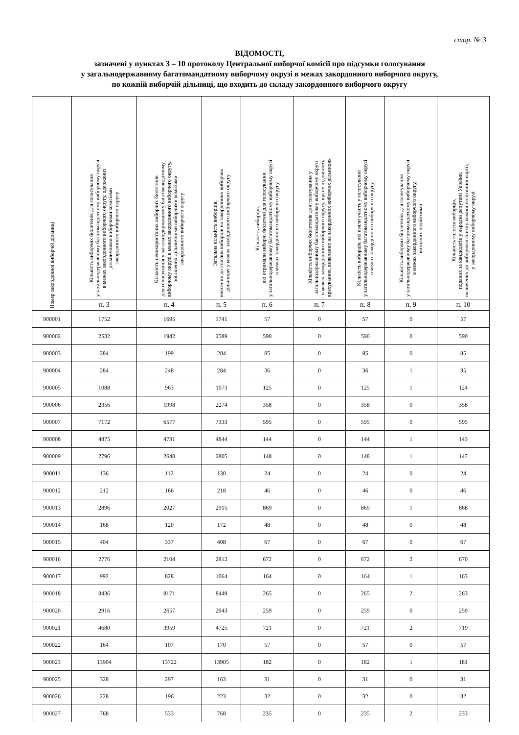стор. № 3
ВІДОМОСТІ,
зазначені у пунктах 3 – 10 протоколу Центральної виборчої комісії про підсумки голосування
у загальнодержавному багатомандатному виборчому окрузі в межах закордонного виборчого округу,
по кожній виборчій дільниці, що входить до складу закордонного виборчого округу
| Номер закордонної виборчої дільниці | Кількість виборчих бюлетенів для голосування у загальнодержавному багатомандатному виборчому окрузі в межах закордонного виборчого округу, одержаних дільничними виборчими комісіями закордонного виборчого округу | Кількість невикористаних виборчих бюлетенів для голосування у загальнодержавному багатомандатному виборчому окрузі в межах закордонного виборчого округу, погашених дільничними виборчими комісіями закордонного виборчого округу | Загальна кількість виборців, внесених до списків виборців на закордонних виборчих дільницях у межах закордонного виборчого округу | Кількість виборців, які отримали виборчі бюлетені для голосування у загальнодержавному багатомандатному виборчому окрузі в межах закордонного виборчого округу | Кількість виборчих бюлетенів для голосування у загальнодержавному багатомандатному виборчому окрузі в межах закордонного виборчого округу, що не підлягають врахуванню, виявлених на закордонних виборчих дільницях | Кількість виборців, які взяли участь у голосуванні у загальнодержавному багатомандатному виборчому окрузі в межах закордонного виборчого округу | Кількість виборчих бюлетенів для голосування у загальнодержавному багатомандатному виборчому окрузі в межах закордонного виборчого округу, визнаних недійсними | Кількість голосів виборців, поданих за кандидатів у народні депутати України, включених до виборчого списку кожної політичної партії, у закордонному виборчому окрузі |
| --- | --- | --- | --- | --- | --- | --- | --- | --- |
| | п. 3 | п. 4 | п. 5 | п. 6 | п. 7 | п. 8 | п. 9 | п. 10 |
| 900001 | 1752 | 1695 | 1741 | 57 | 0 | 57 | 0 | 57 |
| 900002 | 2532 | 1942 | 2589 | 590 | 0 | 590 | 0 | 590 |
| 900003 | 284 | 199 | 284 | 85 | 0 | 85 | 0 | 85 |
| 900004 | 284 | 248 | 284 | 36 | 0 | 36 | 1 | 35 |
| 900005 | 1088 | 963 | 1073 | 125 | 0 | 125 | 1 | 124 |
| 900006 | 2356 | 1998 | 2274 | 358 | 0 | 358 | 0 | 358 |
| 900007 | 7172 | 6577 | 7333 | 595 | 0 | 595 | 0 | 595 |
| 900008 | 4875 | 4731 | 4844 | 144 | 0 | 144 | 1 | 143 |
| 900009 | 2796 | 2648 | 2805 | 148 | 0 | 148 | 1 | 147 |
| 900011 | 136 | 112 | 130 | 24 | 0 | 24 | 0 | 24 |
| 900012 | 212 | 166 | 218 | 46 | 0 | 46 | 0 | 46 |
| 900013 | 2896 | 2027 | 2915 | 869 | 0 | 869 | 1 | 868 |
| 900014 | 168 | 120 | 172 | 48 | 0 | 48 | 0 | 48 |
| 900015 | 404 | 337 | 408 | 67 | 0 | 67 | 0 | 67 |
| 900016 | 2776 | 2104 | 2812 | 672 | 0 | 672 | 2 | 670 |
| 900017 | 992 | 828 | 1064 | 164 | 0 | 164 | 1 | 163 |
| 900018 | 8436 | 8171 | 8449 | 265 | 0 | 265 | 2 | 263 |
| 900020 | 2916 | 2657 | 2943 | 259 | 0 | 259 | 0 | 259 |
| 900021 | 4680 | 3959 | 4725 | 721 | 0 | 721 | 2 | 719 |
| 900022 | 164 | 107 | 170 | 57 | 0 | 57 | 0 | 57 |
| 900023 | 13904 | 13722 | 13905 | 182 | 0 | 182 | 1 | 181 |
| 900025 | 328 | 297 | 163 | 31 | 0 | 31 | 0 | 31 |
| 900026 | 228 | 196 | 223 | 32 | 0 | 32 | 0 | 32 |
| 900027 | 768 | 533 | 768 | 235 | 0 | 235 | 2 | 233 |